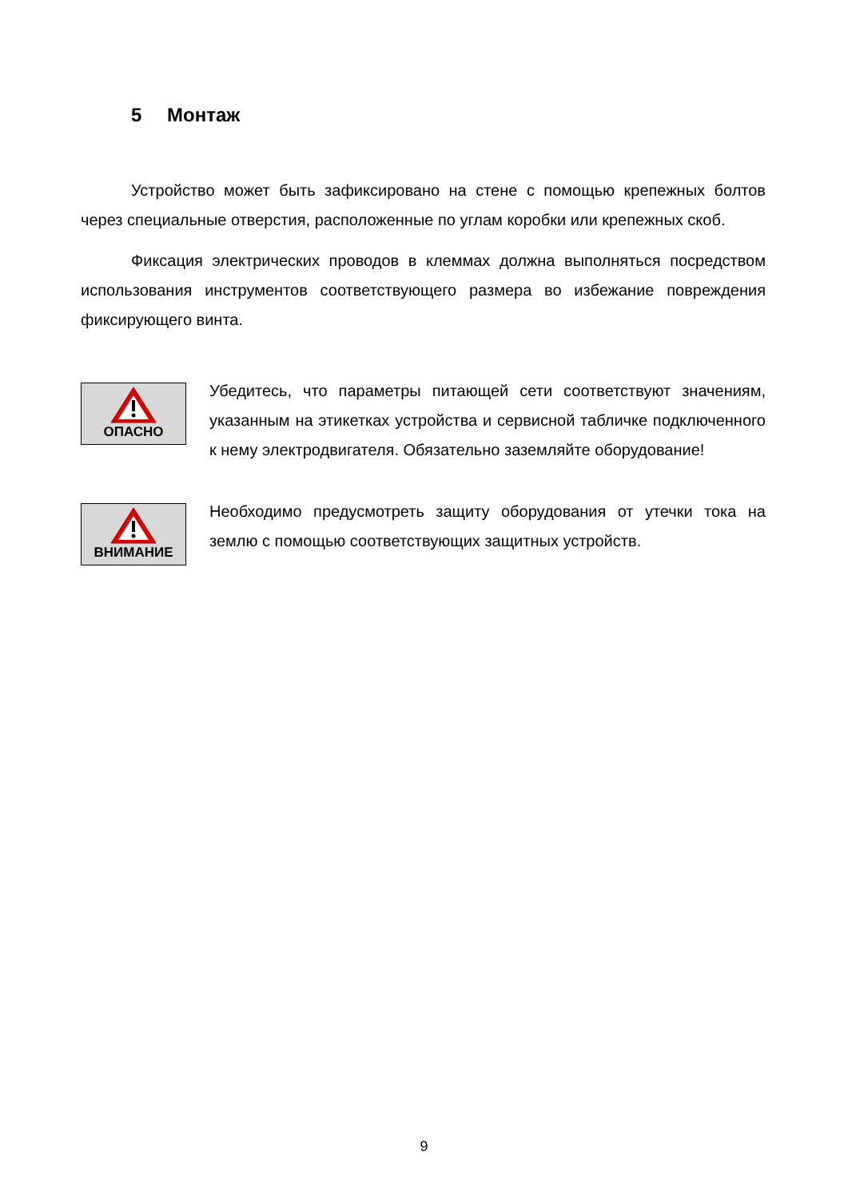5 Монтаж
Устройство может быть зафиксировано на стене с помощью крепежных болтов через специальные отверстия, расположенные по углам коробки или крепежных скоб.
Фиксация электрических проводов в клеммах должна выполняться посредством использования инструментов соответствующего размера во избежание повреждения фиксирующего винта.
ОПАСНО
Убедитесь, что параметры питающей сети соответствуют значениям, указанным на этикетках устройства и сервисной табличке подключенного к нему электродвигателя. Обязательно заземляйте оборудование!
ВНИМАНИЕ
Необходимо предусмотреть защиту оборудования от утечки тока на землю с помощью соответствующих защитных устройств.
9